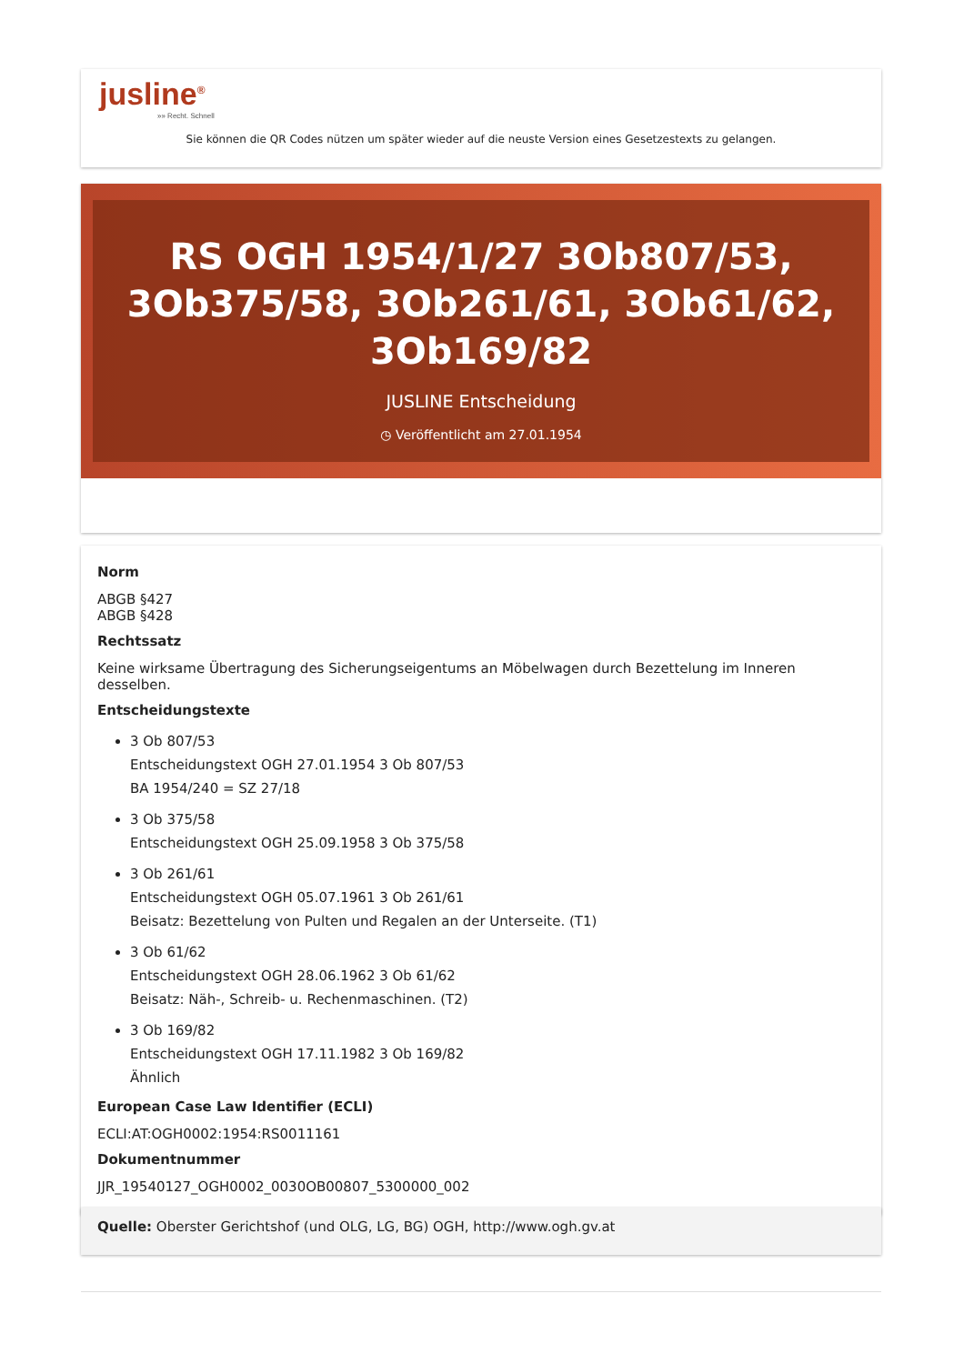jusline<sup>®</sup>
»» Recht. Schnell
Sie können die QR Codes nützen um später wieder auf die neuste Version eines Gesetzestexts zu gelangen.
RS OGH 1954/1/27 3Ob807/53, 3Ob375/58, 3Ob261/61, 3Ob61/62, 3Ob169/82
JUSLINE Entscheidung
◷ Veröffentlicht am 27.01.1954
Norm
ABGB §427
ABGB §428
Rechtssatz
Keine wirksame Übertragung des Sicherungseigentums an Möbelwagen durch Bezettelung im Inneren desselben.
Entscheidungstexte
3 Ob 807/53
Entscheidungstext OGH 27.01.1954 3 Ob 807/53
BA 1954/240 = SZ 27/18
3 Ob 375/58
Entscheidungstext OGH 25.09.1958 3 Ob 375/58
3 Ob 261/61
Entscheidungstext OGH 05.07.1961 3 Ob 261/61
Beisatz: Bezettelung von Pulten und Regalen an der Unterseite. (T1)
3 Ob 61/62
Entscheidungstext OGH 28.06.1962 3 Ob 61/62
Beisatz: Näh-, Schreib- u. Rechenmaschinen. (T2)
3 Ob 169/82
Entscheidungstext OGH 17.11.1982 3 Ob 169/82
Ähnlich
European Case Law Identifier (ECLI)
ECLI:AT:OGH0002:1954:RS0011161
Dokumentnummer
JJR_19540127_OGH0002_0030OB00807_5300000_002
Quelle: Oberster Gerichtshof (und OLG, LG, BG) OGH, http://www.ogh.gv.at